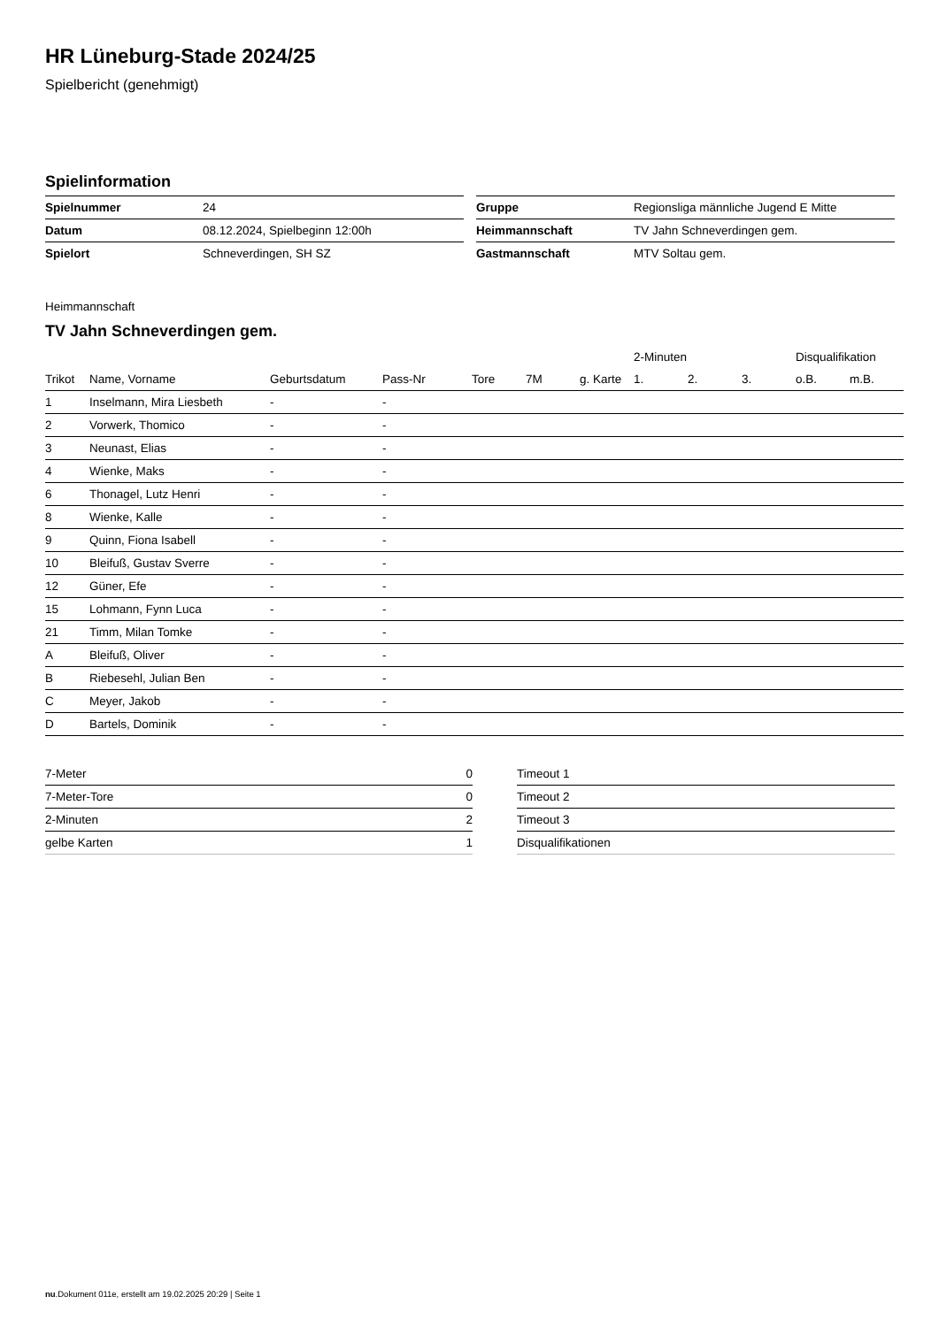HR Lüneburg-Stade 2024/25
Spielbericht (genehmigt)
Spielinformation
| Spielnummer | 24 |
| Datum | 08.12.2024, Spielbeginn 12:00h |
| Spielort | Schneverdingen, SH SZ |
| Gruppe | Regionsliga männliche Jugend E Mitte |
| Heimmannschaft | TV Jahn Schneverdingen gem. |
| Gastmannschaft | MTV Soltau gem. |
Heimmannschaft
TV Jahn Schneverdingen gem.
| | | | | | | | 2-Minuten | | | Disqualifikation | |
| Trikot | Name, Vorname | Geburtsdatum | Pass-Nr | Tore | 7M | g. Karte | 1. | 2. | 3. | o.B. | m.B. |
| 1 | Inselmann, Mira Liesbeth | - | - | | | | | | | | |
| 2 | Vorwerk, Thomico | - | - | | | | | | | | |
| 3 | Neunast, Elias | - | - | | | | | | | | |
| 4 | Wienke, Maks | - | - | | | | | | | | |
| 6 | Thonagel, Lutz Henri | - | - | | | | | | | | |
| 8 | Wienke, Kalle | - | - | | | | | | | | |
| 9 | Quinn, Fiona Isabell | - | - | | | | | | | | |
| 10 | Bleifuß, Gustav Sverre | - | - | | | | | | | | |
| 12 | Güner, Efe | - | - | | | | | | | | |
| 15 | Lohmann, Fynn Luca | - | - | | | | | | | | |
| 21 | Timm, Milan Tomke | - | - | | | | | | | | |
| A | Bleifuß, Oliver | - | - | | | | | | | | |
| B | Riebesehl, Julian Ben | - | - | | | | | | | | |
| C | Meyer, Jakob | - | - | | | | | | | | |
| D | Bartels, Dominik | - | - | | | | | | | | |
| 7-Meter | 0 |
| 7-Meter-Tore | 0 |
| 2-Minuten | 2 |
| gelbe Karten | 1 |
| Timeout 1 |
| Timeout 2 |
| Timeout 3 |
| Disqualifikationen |
nu.Dokument 011e, erstellt am 19.02.2025 20:29 | Seite 1